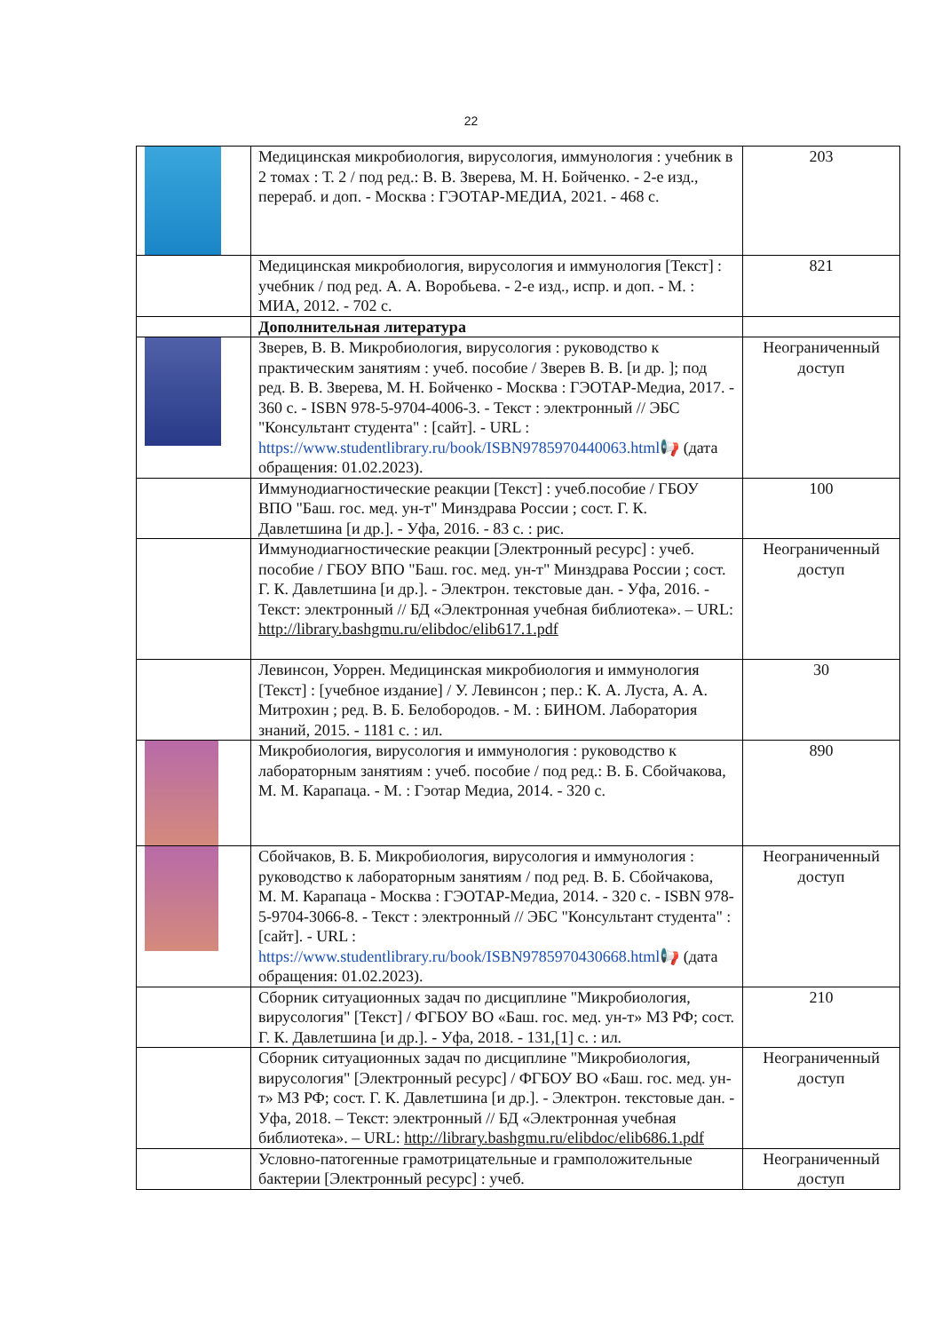22
| | Медицинская микробиология, вирусология, иммунология : учебник в 2 томах : Т. 2 / под ред.: В. В. Зверева, М. Н. Бойченко. - 2-е изд., перераб. и доп. - Москва : ГЭОТАР-МЕДИА, 2021. - 468 с. | 203 |
| | Медицинская микробиология, вирусология и иммунология [Текст] : учебник / под ред. А. А. Воробьева. - 2-е изд., испр. и доп. - М. : МИА, 2012. - 702 с. | 821 |
| | Дополнительная литература | |
| | Зверев, В. В. Микробиология, вирусология : руководство к практическим занятиям : учеб. пособие / Зверев В. В. [и др. ]; под ред. В. В. Зверева, М. Н. Бойченко - Москва : ГЭОТАР-Медиа, 2017. - 360 с. - ISBN 978-5-9704-4006-3. - Текст : электронный // ЭБС "Консультант студента" : [сайт]. - URL : https://www.studentlibrary.ru/book/ISBN9785970440063.html 📢 (дата обращения: 01.02.2023). | Неограниченный доступ |
| | Иммунодиагностические реакции [Текст] : учеб.пособие / ГБОУ ВПО "Баш. гос. мед. ун-т" Минздрава России ; сост. Г. К. Давлетшина [и др.]. - Уфа, 2016. - 83 с. : рис. | 100 |
| | Иммунодиагностические реакции [Электронный ресурс] : учеб. пособие / ГБОУ ВПО "Баш. гос. мед. ун-т" Минздрава России ; сост. Г. К. Давлетшина [и др.]. - Электрон. текстовые дан. - Уфа, 2016. - Текст: электронный // БД «Электронная учебная библиотека». – URL: http://library.bashgmu.ru/elibdoc/elib617.1.pdf | Неограниченный доступ |
| | Левинсон, Уоррен. Медицинская микробиология и иммунология [Текст] : [учебное издание] / У. Левинсон ; пер.: К. А. Луста, А. А. Митрохин ; ред. В. Б. Белобородов. - М. : БИНОМ. Лаборатория знаний, 2015. - 1181 с. : ил. | 30 |
| | Микробиология, вирусология и иммунология : руководство к лабораторным занятиям : учеб. пособие / под ред.: В. Б. Сбойчакова, М. М. Карапаца. - М. : Гэотар Медиа, 2014. - 320 с. | 890 |
| | Сбойчаков, В. Б. Микробиология, вирусология и иммунология : руководство к лабораторным занятиям / под ред. В. Б. Сбойчакова, М. М. Карапаца - Москва : ГЭОТАР-Медиа, 2014. - 320 с. - ISBN 978-5-9704-3066-8. - Текст : электронный // ЭБС "Консультант студента" : [сайт]. - URL : https://www.studentlibrary.ru/book/ISBN9785970430668.html 📢 (дата обращения: 01.02.2023). | Неограниченный доступ |
| | Сборник ситуационных задач по дисциплине "Микробиология, вирусология" [Текст] / ФГБОУ ВО «Баш. гос. мед. ун-т» МЗ РФ; сост. Г. К. Давлетшина [и др.]. - Уфа, 2018. - 131,[1] с. : ил. | 210 |
| | Сборник ситуационных задач по дисциплине "Микробиология, вирусология" [Электронный ресурс] / ФГБОУ ВО «Баш. гос. мед. ун-т» МЗ РФ; сост. Г. К. Давлетшина [и др.]. - Электрон. текстовые дан. - Уфа, 2018. – Текст: электронный // БД «Электронная учебная библиотека». – URL: http://library.bashgmu.ru/elibdoc/elib686.1.pdf | Неограниченный доступ |
| | Условно-патогенные грамотрицательные и грамположительные бактерии [Электронный ресурс] : учеб. | Неограниченный доступ |